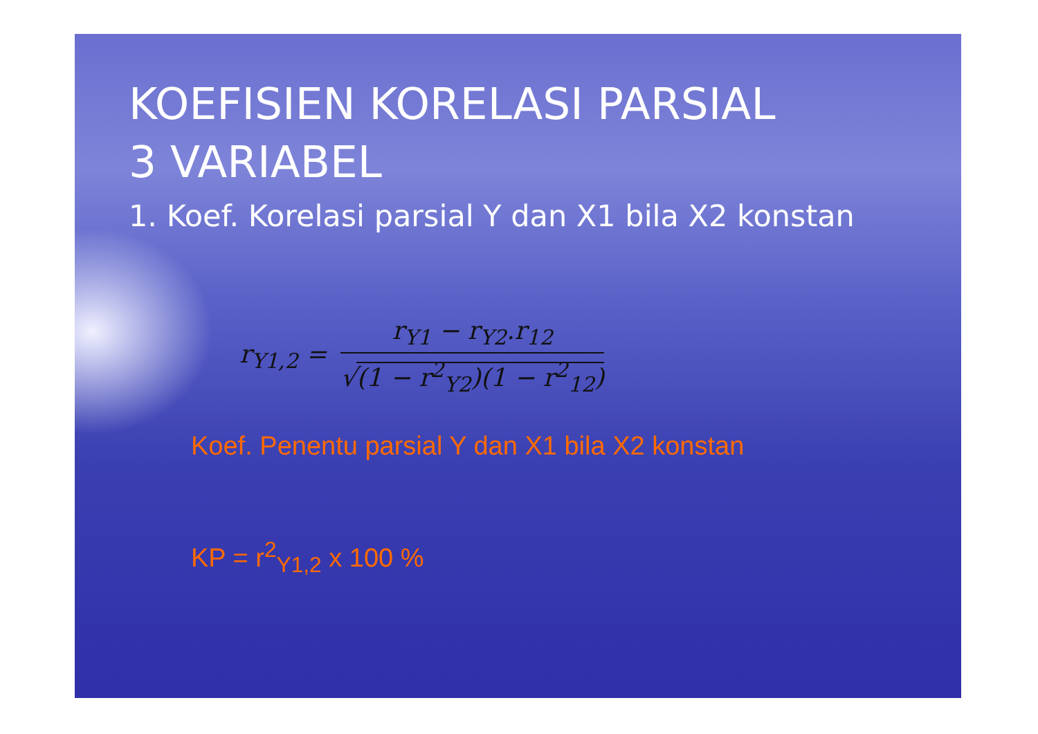KOEFISIEN KORELASI PARSIAL
3 VARIABEL
1. Koef. Korelasi parsial Y dan X1 bila X2 konstan
r<sub>Y1,2</sub> =
r<sub>Y1</sub> − r<sub>Y2</sub>.r<sub>12</sub>
√(1 − r<sup>2</sup><sub>Y2</sub>)(1 − r<sup>2</sup><sub>12</sub>)
Koef. Penentu parsial Y dan X1 bila X2 konstan
KP = r<sup>2</sup><sub>Y1,2</sub> x 100 %